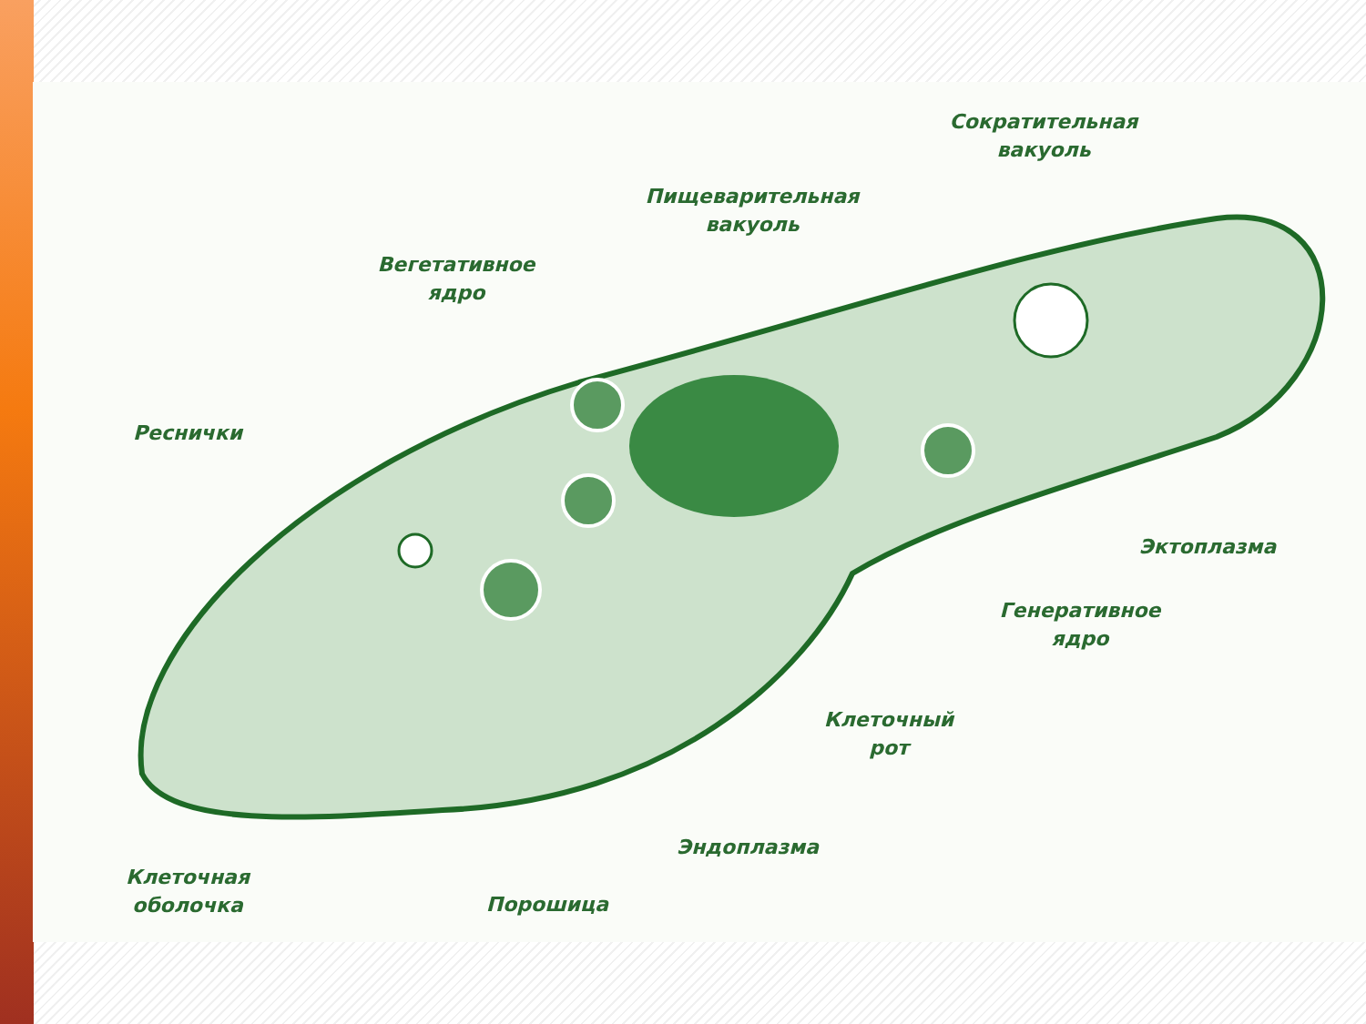Сократительная
вакуоль
Пищеварительная
вакуоль
Вегетативное
ядро
Реснички
Эктоплазма
Генеративное
ядро
Клеточный
рот
Эндоплазма
Клеточная
оболочка
Порошица